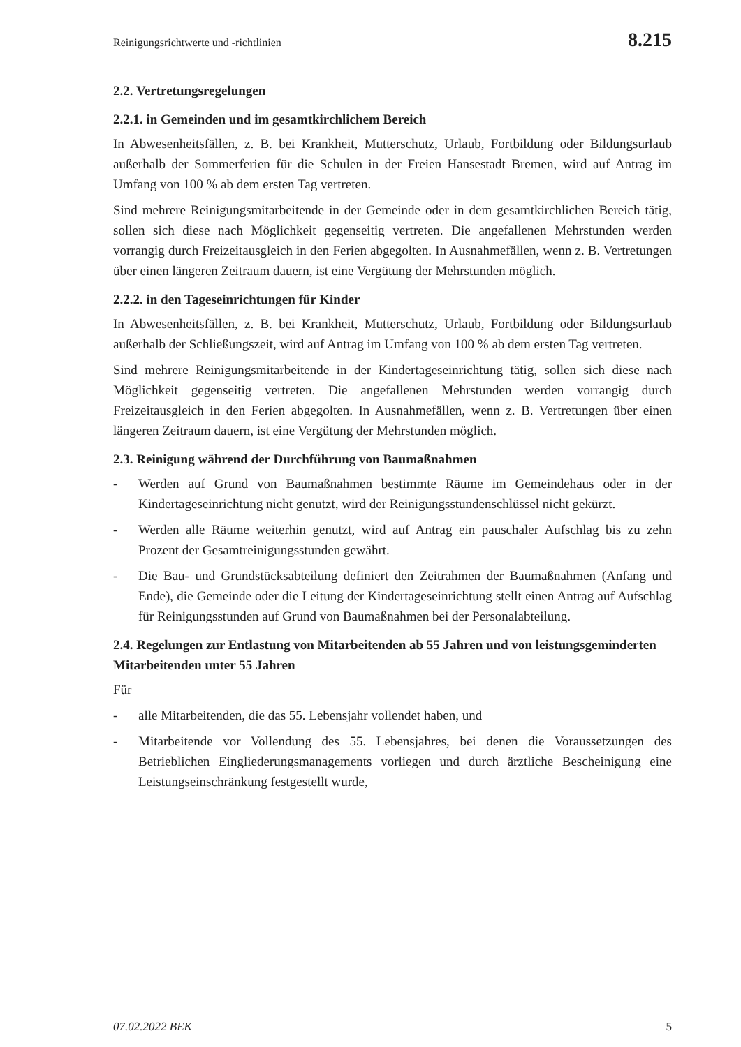Reinigungsrichtwerte und -richtlinien 8.215
2.2. Vertretungsregelungen
2.2.1. in Gemeinden und im gesamtkirchlichem Bereich
In Abwesenheitsfällen, z. B. bei Krankheit, Mutterschutz, Urlaub, Fortbildung oder Bildungsurlaub außerhalb der Sommerferien für die Schulen in der Freien Hansestadt Bremen, wird auf Antrag im Umfang von 100 % ab dem ersten Tag vertreten.
Sind mehrere Reinigungsmitarbeitende in der Gemeinde oder in dem gesamtkirchlichen Bereich tätig, sollen sich diese nach Möglichkeit gegenseitig vertreten. Die angefallenen Mehrstunden werden vorrangig durch Freizeitausgleich in den Ferien abgegolten. In Ausnahmefällen, wenn z. B. Vertretungen über einen längeren Zeitraum dauern, ist eine Vergütung der Mehrstunden möglich.
2.2.2. in den Tageseinrichtungen für Kinder
In Abwesenheitsfällen, z. B. bei Krankheit, Mutterschutz, Urlaub, Fortbildung oder Bildungsurlaub außerhalb der Schließungszeit, wird auf Antrag im Umfang von 100 % ab dem ersten Tag vertreten.
Sind mehrere Reinigungsmitarbeitende in der Kindertageseinrichtung tätig, sollen sich diese nach Möglichkeit gegenseitig vertreten. Die angefallenen Mehrstunden werden vorrangig durch Freizeitausgleich in den Ferien abgegolten. In Ausnahmefällen, wenn z. B. Vertretungen über einen längeren Zeitraum dauern, ist eine Vergütung der Mehrstunden möglich.
2.3. Reinigung während der Durchführung von Baumaßnahmen
- Werden auf Grund von Baumaßnahmen bestimmte Räume im Gemeindehaus oder in der Kindertageseinrichtung nicht genutzt, wird der Reinigungsstundenschlüssel nicht gekürzt.
- Werden alle Räume weiterhin genutzt, wird auf Antrag ein pauschaler Aufschlag bis zu zehn Prozent der Gesamtreinigungsstunden gewährt.
- Die Bau- und Grundstücksabteilung definiert den Zeitrahmen der Baumaßnahmen (Anfang und Ende), die Gemeinde oder die Leitung der Kindertageseinrichtung stellt einen Antrag auf Aufschlag für Reinigungsstunden auf Grund von Baumaßnahmen bei der Personalabteilung.
2.4. Regelungen zur Entlastung von Mitarbeitenden ab 55 Jahren und von leistungsgeminderten Mitarbeitenden unter 55 Jahren
Für
- alle Mitarbeitenden, die das 55. Lebensjahr vollendet haben, und
- Mitarbeitende vor Vollendung des 55. Lebensjahres, bei denen die Voraussetzungen des Betrieblichen Eingliederungsmanagements vorliegen und durch ärztliche Bescheinigung eine Leistungseinschränkung festgestellt wurde,
07.02.2022 BEK 5